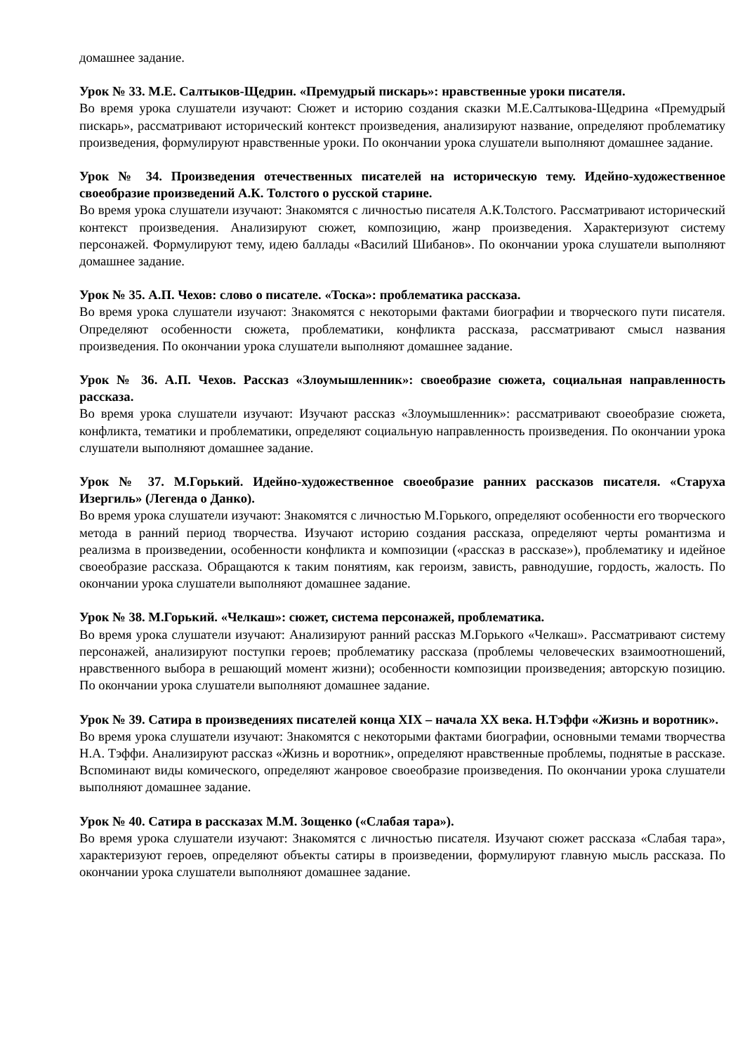домашнее задание.
Урок № 33. М.Е. Салтыков-Щедрин. «Премудрый пискарь»: нравственные уроки писателя.
Во время урока слушатели изучают: Сюжет и историю создания сказки М.Е.Салтыкова-Щедрина «Премудрый пискарь», рассматривают исторический контекст произведения, анализируют название, определяют проблематику произведения, формулируют нравственные уроки. По окончании урока слушатели выполняют домашнее задание.
Урок № 34. Произведения отечественных писателей на историческую тему. Идейно-художественное своеобразие произведений А.К. Толстого о русской старине.
Во время урока слушатели изучают: Знакомятся с личностью писателя А.К.Толстого. Рассматривают исторический контекст произведения. Анализируют сюжет, композицию, жанр произведения. Характеризуют систему персонажей. Формулируют тему, идею баллады «Василий Шибанов». По окончании урока слушатели выполняют домашнее задание.
Урок № 35. А.П. Чехов: слово о писателе. «Тоска»: проблематика рассказа.
Во время урока слушатели изучают: Знакомятся с некоторыми фактами биографии и творческого пути писателя. Определяют особенности сюжета, проблематики, конфликта рассказа, рассматривают смысл названия произведения. По окончании урока слушатели выполняют домашнее задание.
Урок № 36. А.П. Чехов. Рассказ «Злоумышленник»: своеобразие сюжета, социальная направленность рассказа.
Во время урока слушатели изучают: Изучают рассказ «Злоумышленник»: рассматривают своеобразие сюжета, конфликта, тематики и проблематики, определяют социальную направленность произведения. По окончании урока слушатели выполняют домашнее задание.
Урок № 37. М.Горький. Идейно-художественное своеобразие ранних рассказов писателя. «Старуха Изергиль» (Легенда о Данко).
Во время урока слушатели изучают: Знакомятся с личностью М.Горького, определяют особенности его творческого метода в ранний период творчества. Изучают историю создания рассказа, определяют черты романтизма и реализма в произведении, особенности конфликта и композиции («рассказ в рассказе»), проблематику и идейное своеобразие рассказа. Обращаются к таким понятиям, как героизм, зависть, равнодушие, гордость, жалость. По окончании урока слушатели выполняют домашнее задание.
Урок № 38. М.Горький. «Челкаш»: сюжет, система персонажей, проблематика.
Во время урока слушатели изучают: Анализируют ранний рассказ М.Горького «Челкаш». Рассматривают систему персонажей, анализируют поступки героев; проблематику рассказа (проблемы человеческих взаимоотношений, нравственного выбора в решающий момент жизни); особенности композиции произведения; авторскую позицию. По окончании урока слушатели выполняют домашнее задание.
Урок № 39. Сатира в произведениях писателей конца XIX – начала XX века. Н.Тэффи «Жизнь и воротник».
Во время урока слушатели изучают: Знакомятся с некоторыми фактами биографии, основными темами творчества Н.А. Тэффи. Анализируют рассказ «Жизнь и воротник», определяют нравственные проблемы, поднятые в рассказе. Вспоминают виды комического, определяют жанровое своеобразие произведения. По окончании урока слушатели выполняют домашнее задание.
Урок № 40. Сатира в рассказах М.М. Зощенко («Слабая тара»).
Во время урока слушатели изучают: Знакомятся с личностью писателя. Изучают сюжет рассказа «Слабая тара», характеризуют героев, определяют объекты сатиры в произведении, формулируют главную мысль рассказа. По окончании урока слушатели выполняют домашнее задание.